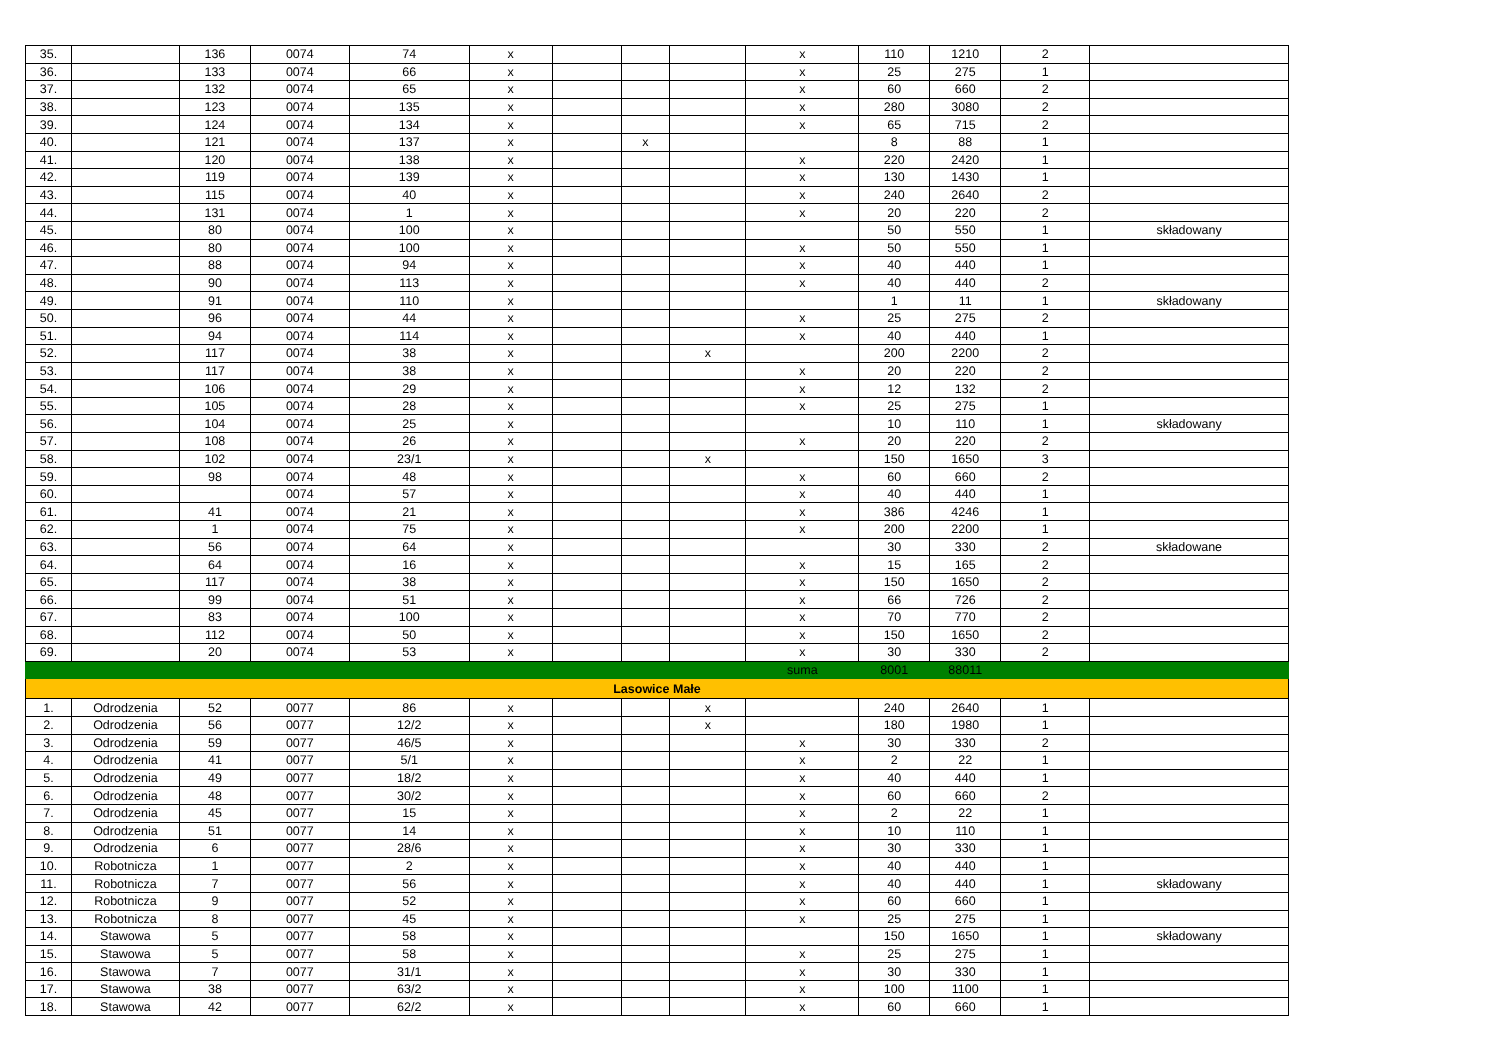| 35. | | 136 | 0074 | 74 | x | | | | x | 110 | 1210 | 2 | |
| 36. | | 133 | 0074 | 66 | x | | | | x | 25 | 275 | 1 | |
| 37. | | 132 | 0074 | 65 | x | | | | x | 60 | 660 | 2 | |
| 38. | | 123 | 0074 | 135 | x | | | | x | 280 | 3080 | 2 | |
| 39. | | 124 | 0074 | 134 | x | | | | x | 65 | 715 | 2 | |
| 40. | | 121 | 0074 | 137 | x | | x | | | 8 | 88 | 1 | |
| 41. | | 120 | 0074 | 138 | x | | | | x | 220 | 2420 | 1 | |
| 42. | | 119 | 0074 | 139 | x | | | | x | 130 | 1430 | 1 | |
| 43. | | 115 | 0074 | 40 | x | | | | x | 240 | 2640 | 2 | |
| 44. | | 131 | 0074 | 1 | x | | | | x | 20 | 220 | 2 | |
| 45. | | 80 | 0074 | 100 | x | | | | | 50 | 550 | 1 | składowany |
| 46. | | 80 | 0074 | 100 | x | | | | x | 50 | 550 | 1 | |
| 47. | | 88 | 0074 | 94 | x | | | | x | 40 | 440 | 1 | |
| 48. | | 90 | 0074 | 113 | x | | | | x | 40 | 440 | 2 | |
| 49. | | 91 | 0074 | 110 | x | | | | | 1 | 11 | 1 | składowany |
| 50. | | 96 | 0074 | 44 | x | | | | x | 25 | 275 | 2 | |
| 51. | | 94 | 0074 | 114 | x | | | | x | 40 | 440 | 1 | |
| 52. | | 117 | 0074 | 38 | x | | | x | | 200 | 2200 | 2 | |
| 53. | | 117 | 0074 | 38 | x | | | | x | 20 | 220 | 2 | |
| 54. | | 106 | 0074 | 29 | x | | | | x | 12 | 132 | 2 | |
| 55. | | 105 | 0074 | 28 | x | | | | x | 25 | 275 | 1 | |
| 56. | | 104 | 0074 | 25 | x | | | | | 10 | 110 | 1 | składowany |
| 57. | | 108 | 0074 | 26 | x | | | | x | 20 | 220 | 2 | |
| 58. | | 102 | 0074 | 23/1 | x | | | x | | 150 | 1650 | 3 | |
| 59. | | 98 | 0074 | 48 | x | | | | x | 60 | 660 | 2 | |
| 60. | | | 0074 | 57 | x | | | | x | 40 | 440 | 1 | |
| 61. | | 41 | 0074 | 21 | x | | | | x | 386 | 4246 | 1 | |
| 62. | | 1 | 0074 | 75 | x | | | | x | 200 | 2200 | 1 | |
| 63. | | 56 | 0074 | 64 | x | | | | | 30 | 330 | 2 | składowane |
| 64. | | 64 | 0074 | 16 | x | | | | x | 15 | 165 | 2 | |
| 65. | | 117 | 0074 | 38 | x | | | | x | 150 | 1650 | 2 | |
| 66. | | 99 | 0074 | 51 | x | | | | x | 66 | 726 | 2 | |
| 67. | | 83 | 0074 | 100 | x | | | | x | 70 | 770 | 2 | |
| 68. | | 112 | 0074 | 50 | x | | | | x | 150 | 1650 | 2 | |
| 69. | | 20 | 0074 | 53 | x | | | | x | 30 | 330 | 2 | |
| | | | | | | | | | suma | 8001 | 88011 | | |
| Lasowice Małe | | | | | | | | | | | | | |
| 1. | Odrodzenia | 52 | 0077 | 86 | x | | | x | | 240 | 2640 | 1 | |
| 2. | Odrodzenia | 56 | 0077 | 12/2 | x | | | x | | 180 | 1980 | 1 | |
| 3. | Odrodzenia | 59 | 0077 | 46/5 | x | | | | x | 30 | 330 | 2 | |
| 4. | Odrodzenia | 41 | 0077 | 5/1 | x | | | | x | 2 | 22 | 1 | |
| 5. | Odrodzenia | 49 | 0077 | 18/2 | x | | | | x | 40 | 440 | 1 | |
| 6. | Odrodzenia | 48 | 0077 | 30/2 | x | | | | x | 60 | 660 | 2 | |
| 7. | Odrodzenia | 45 | 0077 | 15 | x | | | | x | 2 | 22 | 1 | |
| 8. | Odrodzenia | 51 | 0077 | 14 | x | | | | x | 10 | 110 | 1 | |
| 9. | Odrodzenia | 6 | 0077 | 28/6 | x | | | | x | 30 | 330 | 1 | |
| 10. | Robotnicza | 1 | 0077 | 2 | x | | | | x | 40 | 440 | 1 | |
| 11. | Robotnicza | 7 | 0077 | 56 | x | | | | x | 40 | 440 | 1 | składowany |
| 12. | Robotnicza | 9 | 0077 | 52 | x | | | | x | 60 | 660 | 1 | |
| 13. | Robotnicza | 8 | 0077 | 45 | x | | | | x | 25 | 275 | 1 | |
| 14. | Stawowa | 5 | 0077 | 58 | x | | | | | 150 | 1650 | 1 | składowany |
| 15. | Stawowa | 5 | 0077 | 58 | x | | | | x | 25 | 275 | 1 | |
| 16. | Stawowa | 7 | 0077 | 31/1 | x | | | | x | 30 | 330 | 1 | |
| 17. | Stawowa | 38 | 0077 | 63/2 | x | | | | x | 100 | 1100 | 1 | |
| 18. | Stawowa | 42 | 0077 | 62/2 | x | | | | x | 60 | 660 | 1 | |